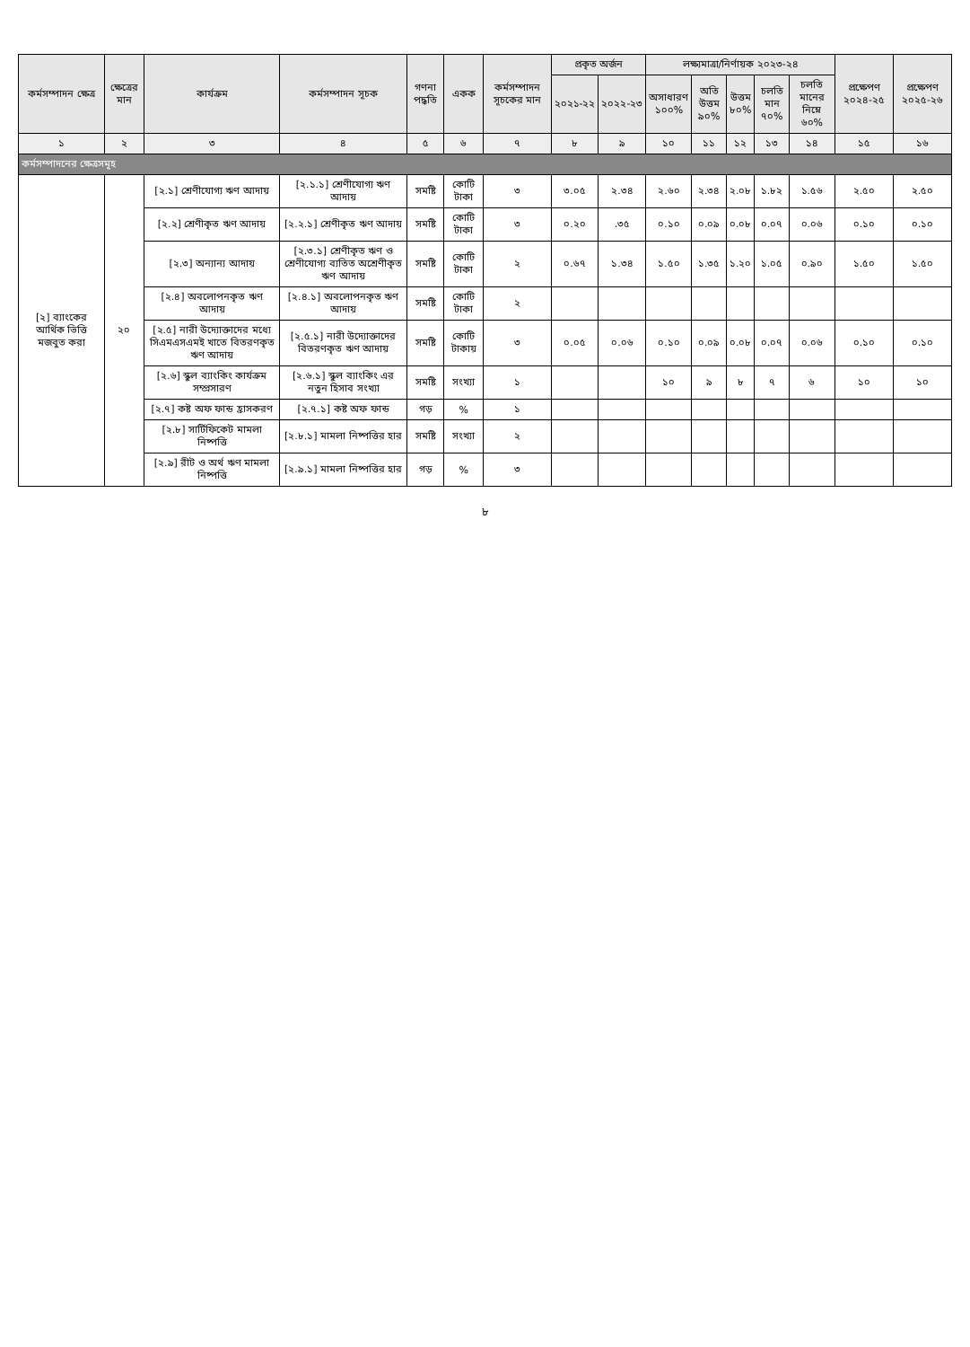| কর্মসম্পাদন ক্ষেত্র | ক্ষেত্রের মান | কার্যক্রম | কর্মসম্পাদন সূচক | গণনা পদ্ধতি | একক | কর্মসম্পাদন সূচকের মান | প্রকৃত অর্জন | | লক্ষ্যমাত্রা/নির্ণায়ক ২০২৩-২৪ | | | | | প্রক্ষেপণ ২০২৪-২৫ | প্রক্ষেপণ ২০২৫-২৬ |
| --- | --- | --- | --- | --- | --- | --- | --- | --- | --- | --- | --- | --- | --- | --- | --- |
| | | | | | | | ২০২১-২২ | ২০২২-২৩ | অসাধারণ ১০০% | অতি উত্তম ৯০% | উত্তম ৮০% | চলতি মান ৭০% | চলতি মানের নিম্নে ৬০% | | |
| ১ | ২ | ৩ | ৪ | ৫ | ৬ | ৭ | ৮ | ৯ | ১০ | ১১ | ১২ | ১৩ | ১৪ | ১৫ | ১৬ |
| কর্মসম্পাদনের ক্ষেত্রসমূহ | | | | | | | | | | | | | | | |
| [২] ব্যাংকের আর্থিক ভিত্তি মজবুত করা | ২০ | [২.১] শ্রেণীযোগ্য ঋণ আদায় | [২.১.১] শ্রেণীযোগ্য ঋণ আদায় | সমষ্টি | কোটি টাকা | ৩ | ৩.০৫ | ২.৩৪ | ২.৬০ | ২.৩৪ | ২.০৮ | ১.৮২ | ১.৫৬ | ২.৫০ | ২.৫০ |
| | | [২.২] শ্রেণীকৃত ঋণ আদায় | [২.২.১] শ্রেণীকৃত ঋণ আদায় | সমষ্টি | কোটি টাকা | ৩ | ০.২০ | .৩৫ | ০.১০ | ০.০৯ | ০.০৮ | ০.০৭ | ০.০৬ | ০.১০ | ০.১০ |
| | | [২.৩] অন্যান্য আদায় | [২.৩.১] শ্রেণীকৃত ঋণ ও শ্রেণীযোগ্য ব্যতিত অশ্রেণীকৃত ঋণ আদায় | সমষ্টি | কোটি টাকা | ২ | ০.৬৭ | ১.৩৪ | ১.৫০ | ১.৩৫ | ১.২০ | ১.০৫ | ০.৯০ | ১.৫০ | ১.৫০ |
| | | [২.৪] অবলোপনকৃত ঋণ আদায় | [২.৪.১] অবলোপনকৃত ঋণ আদায় | সমষ্টি | কোটি টাকা | ২ | | | | | | | | | |
| | | [২.৫] নারী উদ্যোক্তাদের মধ্যে সিএমএসএমই খাতে বিতরণকৃত ঋণ আদায় | [২.৫.১] নারী উদ্যোক্তাদের বিতরণকৃত ঋণ আদায় | সমষ্টি | কোটি টাকায় | ৩ | ০.০৫ | ০.০৬ | ০.১০ | ০.০৯ | ০.০৮ | ০.০৭ | ০.০৬ | ০.১০ | ০.১০ |
| | | [২.৬] স্কুল ব্যাংকিং কার্যক্রম সম্প্রসারণ | [২.৬.১] স্কুল ব্যাংকিং এর নতুন হিসাব সংখ্যা | সমষ্টি | সংখ্যা | ১ | | | ১০ | ৯ | ৮ | ৭ | ৬ | ১০ | ১০ |
| | | [২.৭] কষ্ট অফ ফান্ড হ্রাসকরণ | [২.৭.১] কষ্ট অফ ফান্ড | গড় | % | ১ | | | | | | | | | |
| | | [২.৮] সার্টিফিকেট মামলা নিষ্পত্তি | [২.৮.১] মামলা নিষ্পত্তির হার | সমষ্টি | সংখ্যা | ২ | | | | | | | | | |
| | | [২.৯] রীট ও অর্থ ঋণ মামলা নিষ্পত্তি | [২.৯.১] মামলা নিষ্পত্তির হার | গড় | % | ৩ | | | | | | | | | |
৮